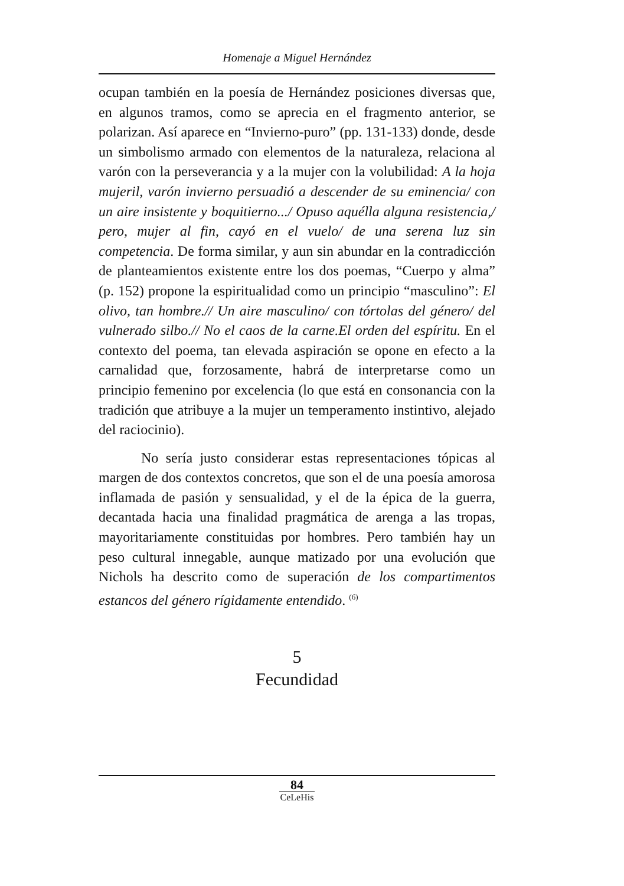Homenaje a Miguel Hernández
ocupan también en la poesía de Hernández posiciones diversas que, en algunos tramos, como se aprecia en el fragmento anterior, se polarizan. Así aparece en “Invierno-puro” (pp. 131-133) donde, desde un simbolismo armado con elementos de la naturaleza, relaciona al varón con la perseverancia y a la mujer con la volubilidad: A la hoja mujeril, varón invierno persuadió a descender de su eminencia/ con un aire insistente y boquitierno.../ Opuso aquélla alguna resistencia,/ pero, mujer al fin, cayó en el vuelo/ de una serena luz sin competencia. De forma similar, y aun sin abundar en la contradicción de planteamientos existente entre los dos poemas, “Cuerpo y alma” (p. 152) propone la espiritualidad como un principio “masculino”: El olivo, tan hombre.// Un aire masculino/ con tórtolas del género/ del vulnerado silbo.// No el caos de la carne.El orden del espíritu. En el contexto del poema, tan elevada aspiración se opone en efecto a la carnalidad que, forzosamente, habrá de interpretarse como un principio femenino por excelencia (lo que está en consonancia con la tradición que atribuye a la mujer un temperamento instintivo, alejado del raciocinio).
No sería justo considerar estas representaciones tópicas al margen de dos contextos concretos, que son el de una poesía amorosa inflamada de pasión y sensualidad, y el de la épica de la guerra, decantada hacia una finalidad pragmática de arenga a las tropas, mayoritariamente constituidas por hombres. Pero también hay un peso cultural innegable, aunque matizado por una evolución que Nichols ha descrito como de superación de los compartimentos estancos del género rígidamente entendido. <sup>(6)</sup>
5
Fecundidad
84
CeLeHis